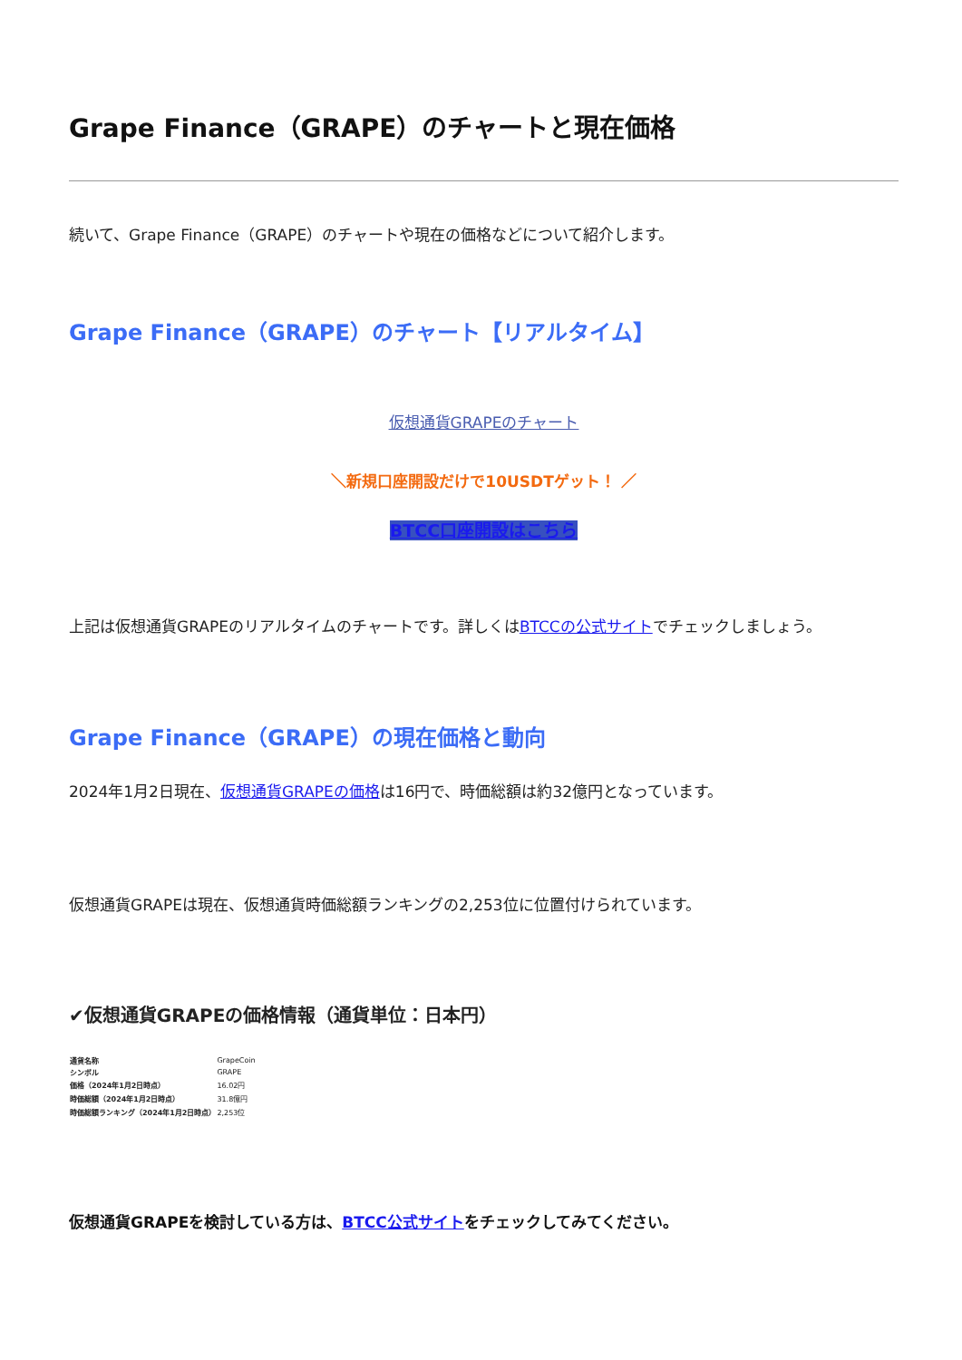Grape Finance（GRAPE）のチャートと現在価格
続いて、Grape Finance（GRAPE）のチャートや現在の価格などについて紹介します。
Grape Finance（GRAPE）のチャート【リアルタイム】
仮想通貨GRAPEのチャート
＼新規口座開設だけで10USDTゲット！ ／
BTCC口座開設はこちら
上記は仮想通貨GRAPEのリアルタイムのチャートです。詳しくはBTCCの公式サイトでチェックしましょう。
Grape Finance（GRAPE）の現在価格と動向
2024年1月2日現在、仮想通貨GRAPEの価格は16円で、時価総額は約32億円となっています。
仮想通貨GRAPEは現在、仮想通貨時価総額ランキングの2,253位に位置付けられています。
✔仮想通貨GRAPEの価格情報（通貨単位：日本円）
| 通貨名称 | GrapeCoin |
| シンボル | GRAPE |
| 価格（2024年1月2日時点） | 16.02円 |
| 時価総額（2024年1月2日時点） | 31.8億円 |
| 時価総額ランキング（2024年1月2日時点） | 2,253位 |
仮想通貨GRAPEを検討している方は、BTCC公式サイトをチェックしてみてください。